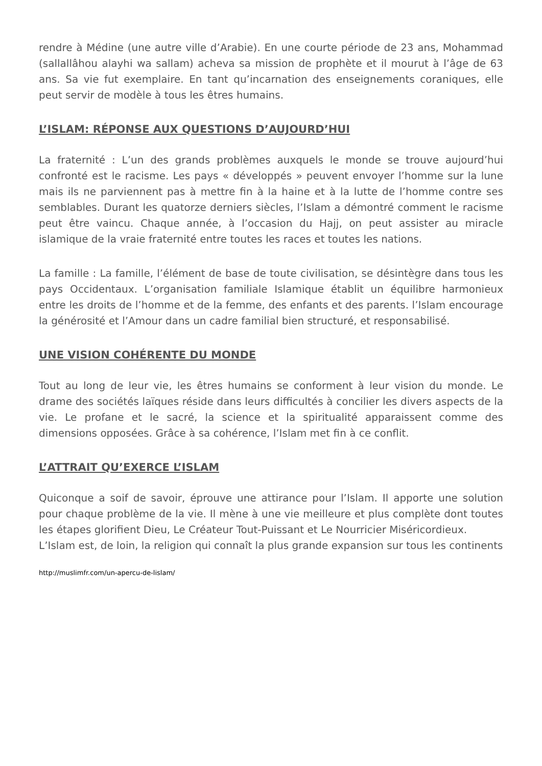rendre à Médine (une autre ville d’Arabie). En une courte période de 23 ans, Mohammad (sallallâhou alayhi wa sallam) acheva sa mission de prophète et il mourut à l’âge de 63 ans. Sa vie fut exemplaire. En tant qu’incarnation des enseignements coraniques, elle peut servir de modèle à tous les êtres humains.
L’ISLAM: RÉPONSE AUX QUESTIONS D’AUJOURD’HUI
La fraternité : L’un des grands problèmes auxquels le monde se trouve aujourd’hui confronté est le racisme. Les pays « développés » peuvent envoyer l’homme sur la lune mais ils ne parviennent pas à mettre fin à la haine et à la lutte de l’homme contre ses semblables. Durant les quatorze derniers siècles, l’Islam a démontré comment le racisme peut être vaincu. Chaque année, à l’occasion du Hajj, on peut assister au miracle islamique de la vraie fraternité entre toutes les races et toutes les nations.
La famille : La famille, l’élément de base de toute civilisation, se désintègre dans tous les pays Occidentaux. L’organisation familiale Islamique établit un équilibre harmonieux entre les droits de l’homme et de la femme, des enfants et des parents. l’Islam encourage la générosité et l’Amour dans un cadre familial bien structuré, et responsabilisé.
UNE VISION COHÉRENTE DU MONDE
Tout au long de leur vie, les êtres humains se conforment à leur vision du monde. Le drame des sociétés laïques réside dans leurs difficultés à concilier les divers aspects de la vie. Le profane et le sacré, la science et la spiritualité apparaissent comme des dimensions opposées. Grâce à sa cohérence, l’Islam met fin à ce conflit.
L’ATTRAIT QU’EXERCE L’ISLAM
Quiconque a soif de savoir, éprouve une attirance pour l’Islam. Il apporte une solution pour chaque problème de la vie. Il mène à une vie meilleure et plus complète dont toutes les étapes glorifient Dieu, Le Créateur Tout-Puissant et Le Nourricier Miséricordieux.
L’Islam est, de loin, la religion qui connaît la plus grande expansion sur tous les continents
http://muslimfr.com/un-apercu-de-lislam/